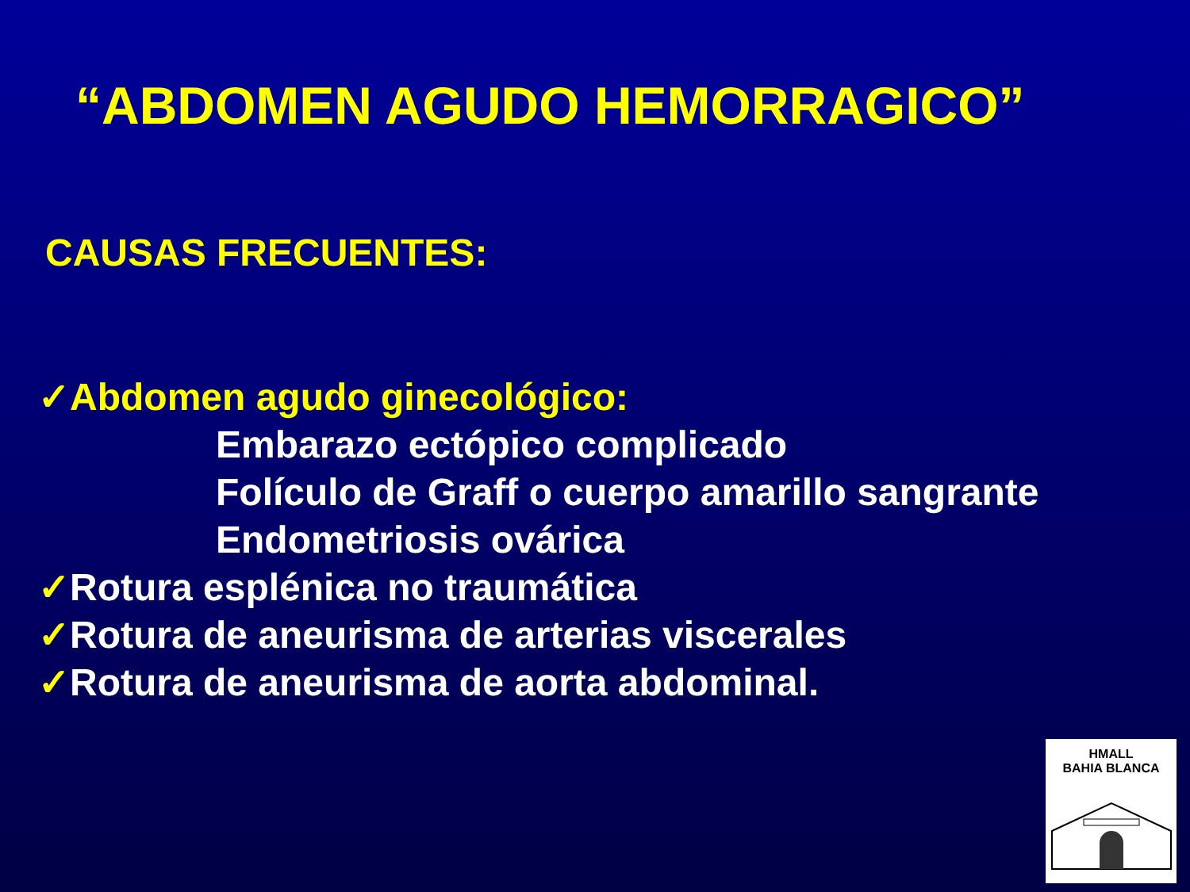“ABDOMEN AGUDO HEMORRAGICO”
CAUSAS FRECUENTES:
✓Abdomen agudo ginecológico:
Embarazo ectópico complicado
Folículo de Graff o cuerpo amarillo sangrante
Endometriosis ovárica
✓Rotura esplénica no traumática
✓Rotura de aneurisma de arterias viscerales
✓Rotura de aneurisma de aorta abdominal.
HMALL
BAHIA BLANCA